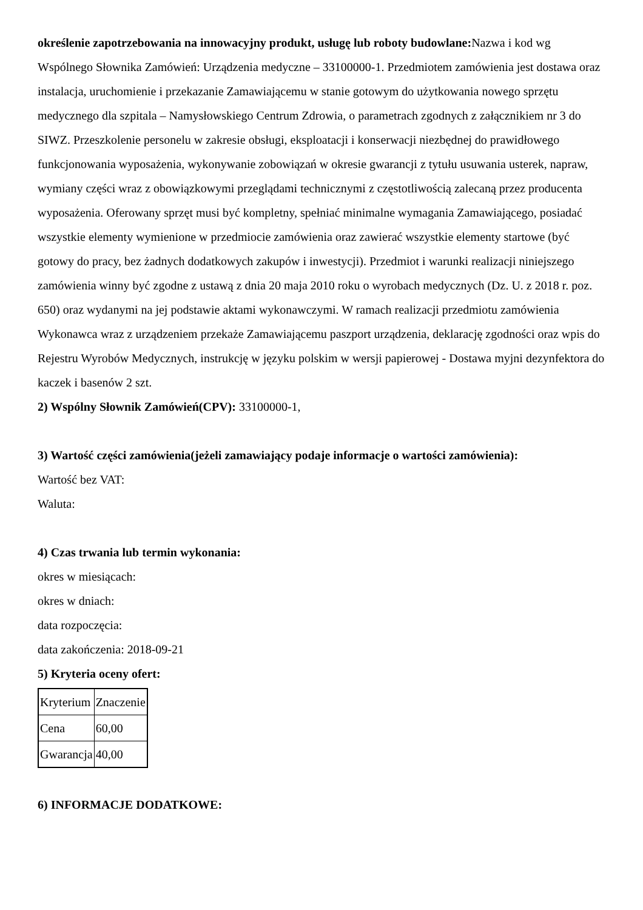określenie zapotrzebowania na innowacyjny produkt, usługę lub roboty budowlane: Nazwa i kod wg Wspólnego Słownika Zamówień: Urządzenia medyczne – 33100000-1. Przedmiotem zamówienia jest dostawa oraz instalacja, uruchomienie i przekazanie Zamawiającemu w stanie gotowym do użytkowania nowego sprzętu medycznego dla szpitala – Namysłowskiego Centrum Zdrowia, o parametrach zgodnych z załącznikiem nr 3 do SIWZ. Przeszkolenie personelu w zakresie obsługi, eksploatacji i konserwacji niezbędnej do prawidłowego funkcjonowania wyposażenia, wykonywanie zobowiązań w okresie gwarancji z tytułu usuwania usterek, napraw, wymiany części wraz z obowiązkowymi przeglądami technicznymi z częstotliwością zalecaną przez producenta wyposażenia. Oferowany sprzęt musi być kompletny, spełniać minimalne wymagania Zamawiającego, posiadać wszystkie elementy wymienione w przedmiocie zamówienia oraz zawierać wszystkie elementy startowe (być gotowy do pracy, bez żadnych dodatkowych zakupów i inwestycji). Przedmiot i warunki realizacji niniejszego zamówienia winny być zgodne z ustawą z dnia 20 maja 2010 roku o wyrobach medycznych (Dz. U. z 2018 r. poz. 650) oraz wydanymi na jej podstawie aktami wykonawczymi. W ramach realizacji przedmiotu zamówienia Wykonawca wraz z urządzeniem przekaże Zamawiającemu paszport urządzenia, deklarację zgodności oraz wpis do Rejestru Wyrobów Medycznych, instrukcję w języku polskim w wersji papierowej - Dostawa myjni dezynfektora do kaczek i basenów 2 szt.
2) Wspólny Słownik Zamówień(CPV): 33100000-1,
3) Wartość części zamówienia(jeżeli zamawiający podaje informacje o wartości zamówienia):
Wartość bez VAT:
Waluta:
4) Czas trwania lub termin wykonania:
okres w miesiącach:
okres w dniach:
data rozpoczęcia:
data zakończenia: 2018-09-21
5) Kryteria oceny ofert:
| Kryterium | Znaczenie |
| Cena | 60,00 |
| Gwarancja | 40,00 |
6) INFORMACJE DODATKOWE: